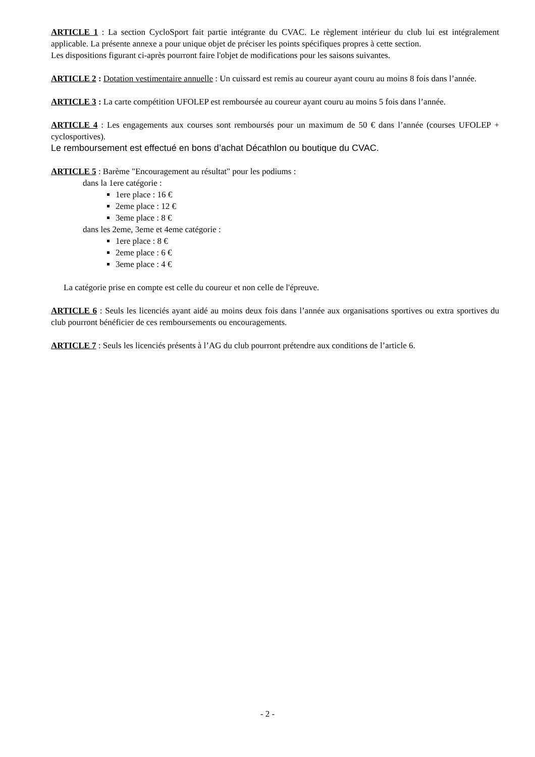ARTICLE 1 : La section CycloSport fait partie intégrante du CVAC. Le règlement intérieur du club lui est intégralement applicable. La présente annexe a pour unique objet de préciser les points spécifiques propres à cette section.
Les dispositions figurant ci-après pourront faire l'objet de modifications pour les saisons suivantes.
ARTICLE 2 : Dotation vestimentaire annuelle : Un cuissard est remis au coureur ayant couru au moins 8 fois dans l’année.
ARTICLE 3 : La carte compétition UFOLEP est remboursée au coureur ayant couru au moins 5 fois dans l’année.
ARTICLE 4 : Les engagements aux courses sont remboursés pour un maximum de 50 € dans l’année (courses UFOLEP + cyclosportives).
Le remboursement est effectué en bons d’achat Décathlon ou boutique du CVAC.
ARTICLE 5 : Barème "Encouragement au résultat" pour les podiums :
dans la 1ere catégorie :
1ere place : 16 €
2eme place : 12 €
3eme place : 8 €
dans les 2eme, 3eme et 4eme catégorie :
1ere place : 8 €
2eme place : 6 €
3eme place : 4 €
La catégorie prise en compte est celle du coureur et non celle de l'épreuve.
ARTICLE 6 : Seuls les licenciés ayant aidé au moins deux fois dans l’année aux organisations sportives ou extra sportives du club pourront bénéficier de ces remboursements ou encouragements.
ARTICLE 7 : Seuls les licenciés présents à l’AG du club pourront prétendre aux conditions de l’article 6.
- 2 -